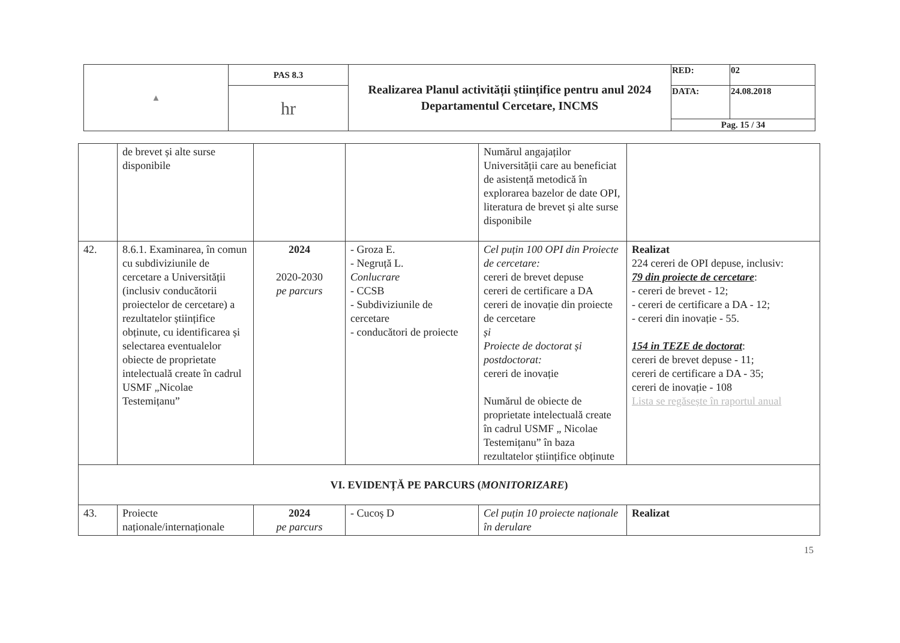| ▲ | PAS 8.3 | Realizarea Planul activității științifice pentru anul 2024 Departamentul Cercetare, INCMS | RED: | 02 |
| | hr | | DATA: | 24.08.2018 |
| | | | Pag. 15 / 34 | |
| | de brevet și alte surse disponibile | | | Numărul angajaților Universității care au beneficiat de asistență metodică în explorarea bazelor de date OPI, literatura de brevet și alte surse disponibile | |
| 42. | 8.6.1. Examinarea, în comun cu subdiviziunile de cercetare a Universității (inclusiv conducătorii proiectelor de cercetare) a rezultatelor științifice obținute, cu identificarea și selectarea eventualelor obiecte de proprietate intelectuală create în cadrul USMF „Nicolae Testemițanu” | 2024 2020-2030 pe parcurs | - Groza E. - Negruță L. Conlucrare - CCSB - Subdiviziunile de cercetare - conducători de proiecte | Cel puțin 100 OPI din Proiecte de cercetare: cereri de brevet depuse cereri de certificare a DA cereri de inovație din proiecte de cercetare și Proiecte de doctorat și postdoctorat: cereri de inovație Numărul de obiecte de proprietate intelectuală create în cadrul USMF „ Nicolae Testemițanu” în baza rezultatelor științifice obținute | Realizat 224 cereri de OPI depuse, inclusiv: 79 din proiecte de cercetare : - cereri de brevet - 12; - cereri de certificare a DA - 12; - cereri din inovație - 55. 154 in TEZE de doctorat : cereri de brevet depuse - 11; cereri de certificare a DA - 35; cereri de inovație - 108 Lista se regăsește în raportul anual |
| VI. EVIDENȚĂ PE PARCURS ( MONITORIZARE ) | | | | | |
| 43. | Proiecte naționale/internaționale | 2024 pe parcurs | - Cucoș D | Cel puțin 10 proiecte naționale în derulare | Realizat |
15